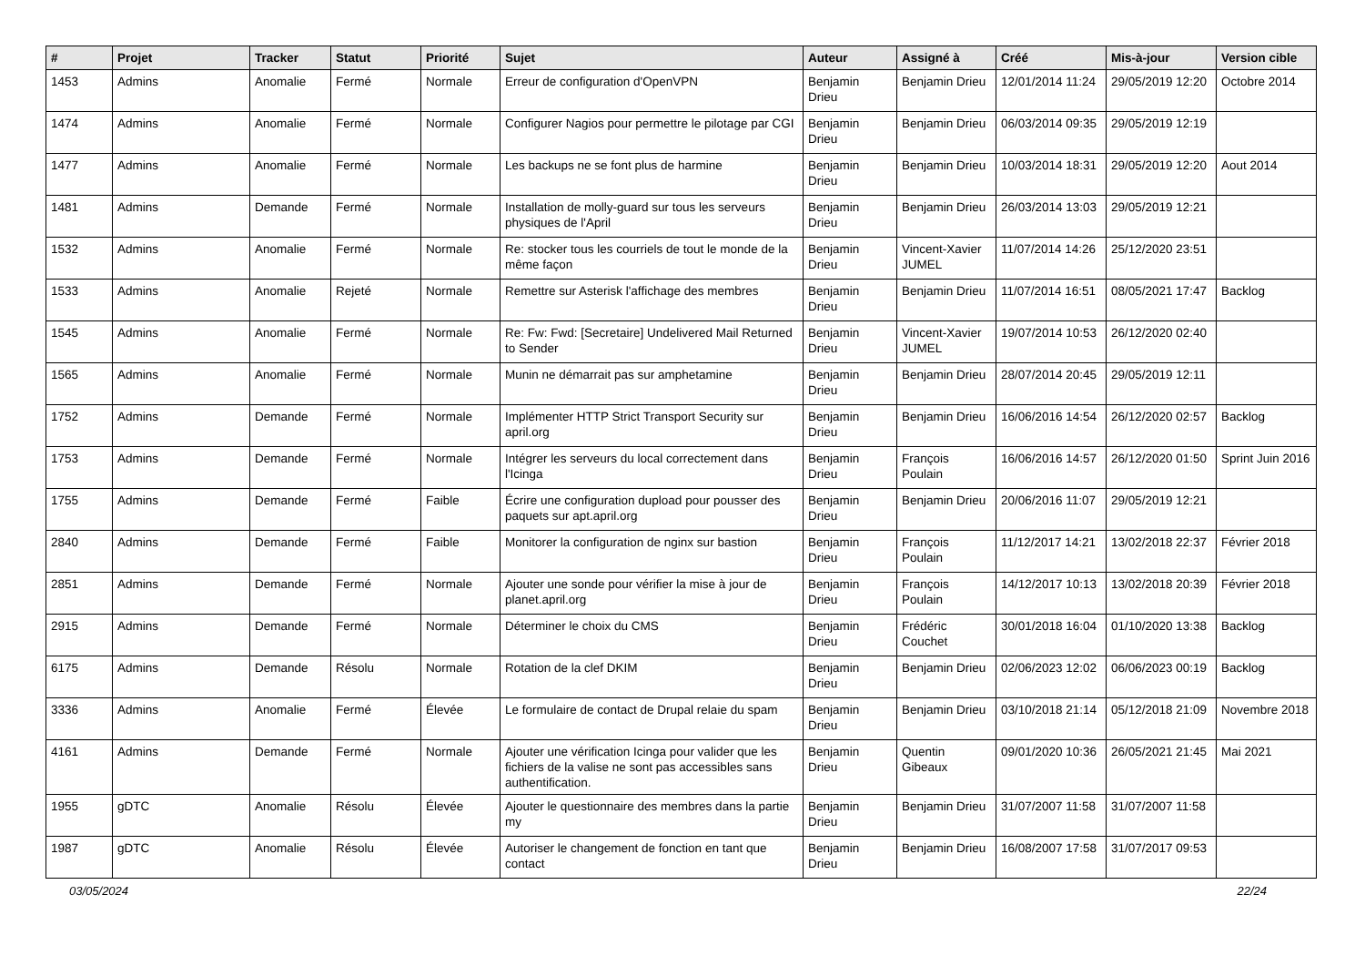| # | Projet | Tracker | Statut | Priorité | Sujet | Auteur | Assigné à | Créé | Mis-à-jour | Version cible |
| --- | --- | --- | --- | --- | --- | --- | --- | --- | --- | --- |
| 1453 | Admins | Anomalie | Fermé | Normale | Erreur de configuration d'OpenVPN | Benjamin Drieu | Benjamin Drieu | 12/01/2014 11:24 | 29/05/2019 12:20 | Octobre 2014 |
| 1474 | Admins | Anomalie | Fermé | Normale | Configurer Nagios pour permettre le pilotage par CGI | Benjamin Drieu | Benjamin Drieu | 06/03/2014 09:35 | 29/05/2019 12:19 | |
| 1477 | Admins | Anomalie | Fermé | Normale | Les backups ne se font plus de harmine | Benjamin Drieu | Benjamin Drieu | 10/03/2014 18:31 | 29/05/2019 12:20 | Aout 2014 |
| 1481 | Admins | Demande | Fermé | Normale | Installation de molly-guard sur tous les serveurs physiques de l'April | Benjamin Drieu | Benjamin Drieu | 26/03/2014 13:03 | 29/05/2019 12:21 | |
| 1532 | Admins | Anomalie | Fermé | Normale | Re: stocker tous les courriels de tout le monde de la même façon | Benjamin Drieu | Vincent-Xavier JUMEL | 11/07/2014 14:26 | 25/12/2020 23:51 | |
| 1533 | Admins | Anomalie | Rejeté | Normale | Remettre sur Asterisk l'affichage des membres | Benjamin Drieu | Benjamin Drieu | 11/07/2014 16:51 | 08/05/2021 17:47 | Backlog |
| 1545 | Admins | Anomalie | Fermé | Normale | Re: Fw: Fwd: [Secretaire] Undelivered Mail Returned to Sender | Benjamin Drieu | Vincent-Xavier JUMEL | 19/07/2014 10:53 | 26/12/2020 02:40 | |
| 1565 | Admins | Anomalie | Fermé | Normale | Munin ne démarrait pas sur amphetamine | Benjamin Drieu | Benjamin Drieu | 28/07/2014 20:45 | 29/05/2019 12:11 | |
| 1752 | Admins | Demande | Fermé | Normale | Implémenter HTTP Strict Transport Security sur april.org | Benjamin Drieu | Benjamin Drieu | 16/06/2016 14:54 | 26/12/2020 02:57 | Backlog |
| 1753 | Admins | Demande | Fermé | Normale | Intégrer les serveurs du local correctement dans l'Icinga | Benjamin Drieu | François Poulain | 16/06/2016 14:57 | 26/12/2020 01:50 | Sprint Juin 2016 |
| 1755 | Admins | Demande | Fermé | Faible | Écrire une configuration dupload pour pousser des paquets sur apt.april.org | Benjamin Drieu | Benjamin Drieu | 20/06/2016 11:07 | 29/05/2019 12:21 | |
| 2840 | Admins | Demande | Fermé | Faible | Monitorer la configuration de nginx sur bastion | Benjamin Drieu | François Poulain | 11/12/2017 14:21 | 13/02/2018 22:37 | Février 2018 |
| 2851 | Admins | Demande | Fermé | Normale | Ajouter une sonde pour vérifier la mise à jour de planet.april.org | Benjamin Drieu | François Poulain | 14/12/2017 10:13 | 13/02/2018 20:39 | Février 2018 |
| 2915 | Admins | Demande | Fermé | Normale | Déterminer le choix du CMS | Benjamin Drieu | Frédéric Couchet | 30/01/2018 16:04 | 01/10/2020 13:38 | Backlog |
| 6175 | Admins | Demande | Résolu | Normale | Rotation de la clef DKIM | Benjamin Drieu | Benjamin Drieu | 02/06/2023 12:02 | 06/06/2023 00:19 | Backlog |
| 3336 | Admins | Anomalie | Fermé | Élevée | Le formulaire de contact de Drupal relaie du spam | Benjamin Drieu | Benjamin Drieu | 03/10/2018 21:14 | 05/12/2018 21:09 | Novembre 2018 |
| 4161 | Admins | Demande | Fermé | Normale | Ajouter une vérification Icinga pour valider que les fichiers de la valise ne sont pas accessibles sans authentification. | Benjamin Drieu | Quentin Gibeaux | 09/01/2020 10:36 | 26/05/2021 21:45 | Mai 2021 |
| 1955 | gDTC | Anomalie | Résolu | Élevée | Ajouter le questionnaire des membres dans la partie my | Benjamin Drieu | Benjamin Drieu | 31/07/2007 11:58 | 31/07/2007 11:58 | |
| 1987 | gDTC | Anomalie | Résolu | Élevée | Autoriser le changement de fonction en tant que contact | Benjamin Drieu | Benjamin Drieu | 16/08/2007 17:58 | 31/07/2017 09:53 | |
03/05/2024 22/24